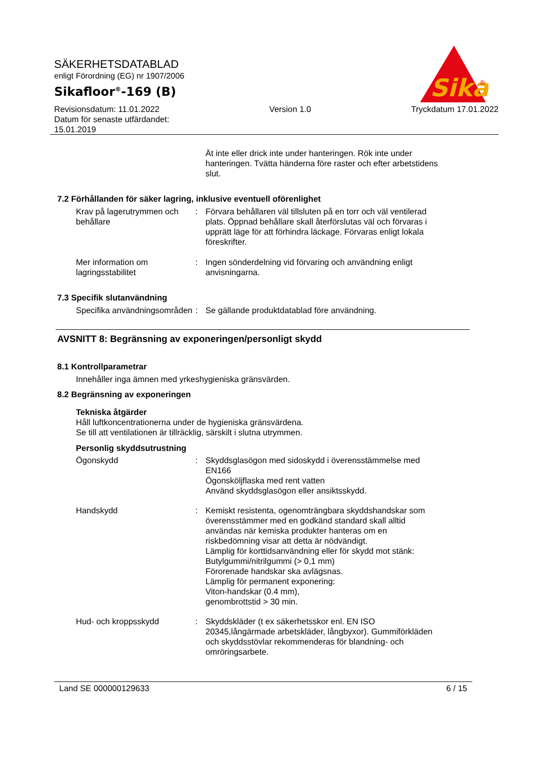Sika
®
SÄKERHETSDATABLAD
enligt Förordning (EG) nr 1907/2006
Sikafloor<sup>®</sup>-169 (B)
Revisionsdatum: 11.01.2022
Datum för senaste utfärdandet:
15.01.2019
Version 1.0 Tryckdatum 17.01.2022
Ät inte eller drick inte under hanteringen. Rök inte under hanteringen. Tvätta händerna före raster och efter arbetstidens slut.
7.2 Förhållanden för säker lagring, inklusive eventuell oförenlighet
Krav på lagerutrymmen och behållare
: Förvara behållaren väl tillsluten på en torr och väl ventilerad plats. Öppnad behållare skall återförslutas väl och förvaras i upprätt läge för att förhindra läckage. Förvaras enligt lokala föreskrifter.
Mer information om lagringsstabilitet
: Ingen sönderdelning vid förvaring och användning enligt anvisningarna.
7.3 Specifik slutanvändning
Specifika användningsområden
: Se gällande produktdatablad före användning.
AVSNITT 8: Begränsning av exponeringen/personligt skydd
8.1 Kontrollparametrar
Innehåller inga ämnen med yrkeshygieniska gränsvärden.
8.2 Begränsning av exponeringen
Tekniska åtgärder
Håll luftkoncentrationerna under de hygieniska gränsvärdena.
Se till att ventilationen är tillräcklig, särskilt i slutna utrymmen.
Personlig skyddsutrustning
Ögonskydd : Skyddsglasögon med sidoskydd i överensstämmelse med EN166
Ögonsköljflaska med rent vatten
Använd skyddsglasögon eller ansiktsskydd.
Handskydd : Kemiskt resistenta, ogenomträngbara skyddshandskar som överensstämmer med en godkänd standard skall alltid användas när kemiska produkter hanteras om en riskbedömning visar att detta är nödvändigt.
Lämplig för korttidsanvändning eller för skydd mot stänk:
Butylgummi/nitrilgummi (> 0,1 mm)
Förorenade handskar ska avlägsnas.
Lämplig för permanent exponering:
Viton-handskar (0.4 mm),
genombrottstid > 30 min.
Hud- och kroppsskydd : Skyddskläder (t ex säkerhetsskor enl. EN ISO 20345,långärmade arbetskläder, långbyxor). Gummiförkläden och skyddsstövlar rekommenderas för blandning- och omröringsarbete.
Land SE 000000129633 6 / 15